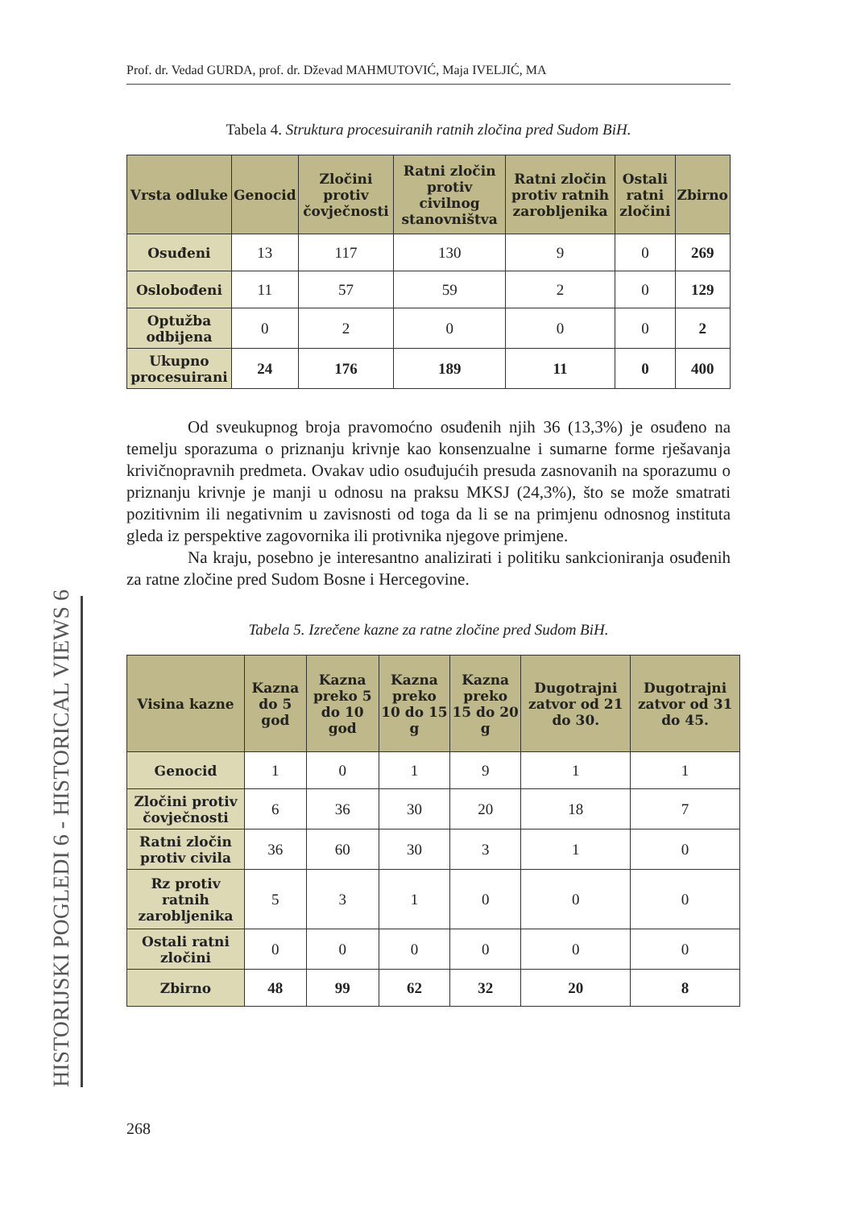Prof. dr. Vedad GURDA, prof. dr. Dževad MAHMUTOVIĆ, Maja IVELJIĆ, MA
Tabela 4. Struktura procesuiranih ratnih zločina pred Sudom BiH.
| Vrsta odluke | Genocid | Zločini protiv čovječnosti | Ratni zločin protiv civilnog stanovništva | Ratni zločin protiv ratnih zarobljenika | Ostali ratni zločini | Zbirno |
| --- | --- | --- | --- | --- | --- | --- |
| Osuđeni | 13 | 117 | 130 | 9 | 0 | 269 |
| Oslobođeni | 11 | 57 | 59 | 2 | 0 | 129 |
| Optužba odbijena | 0 | 2 | 0 | 0 | 0 | 2 |
| Ukupno procesuirani | 24 | 176 | 189 | 11 | 0 | 400 |
Od sveukupnog broja pravomoćno osuđenih njih 36 (13,3%) je osuđeno na temelju sporazuma o priznanju krivnje kao konsenzualne i sumarne forme rješavanja krivičnopravnih predmeta. Ovakav udio osuđujućih presuda zasnovanih na sporazumu o priznanju krivnje je manji u odnosu na praksu MKSJ (24,3%), što se može smatrati pozitivnim ili negativnim u zavisnosti od toga da li se na primjenu odnosnog instituta gleda iz perspektive zagovornika ili protivnika njegove primjene.
Na kraju, posebno je interesantno analizirati i politiku sankcioniranja osuđenih za ratne zločine pred Sudom Bosne i Hercegovine.
Tabela 5. Izrečene kazne za ratne zločine pred Sudom BiH.
| Visina kazne | Kazna do 5 god | Kazna preko 5 do 10 god | Kazna preko 10 do 15 g | Kazna preko 15 do 20 g | Dugotrajni zatvor od 21 do 30. | Dugotrajni zatvor od 31 do 45. |
| --- | --- | --- | --- | --- | --- | --- |
| Genocid | 1 | 0 | 1 | 9 | 1 | 1 |
| Zločini protiv čovječnosti | 6 | 36 | 30 | 20 | 18 | 7 |
| Ratni zločin protiv civila | 36 | 60 | 30 | 3 | 1 | 0 |
| Rz protiv ratnih zarobljenika | 5 | 3 | 1 | 0 | 0 | 0 |
| Ostali ratni zločini | 0 | 0 | 0 | 0 | 0 | 0 |
| Zbirno | 48 | 99 | 62 | 32 | 20 | 8 |
HISTORIJSKI POGLEDI 6 - HISTORICAL VIEWS 6
268